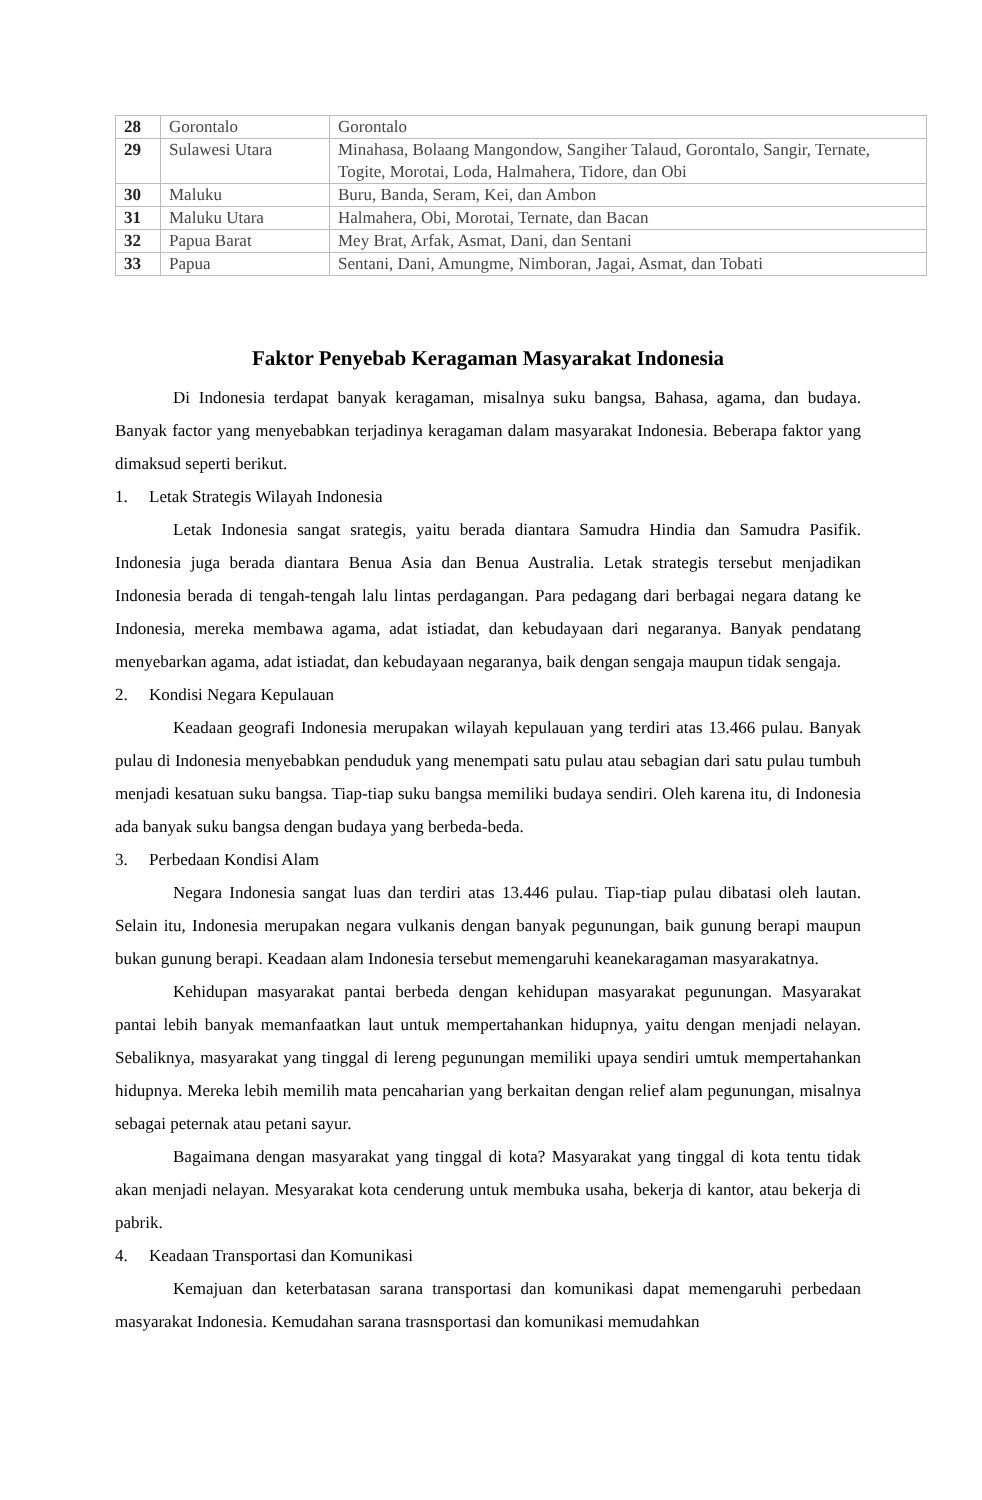| 28 | Gorontalo | Gorontalo |
| 29 | Sulawesi Utara | Minahasa, Bolaang Mangondow, Sangiher Talaud, Gorontalo, Sangir, Ternate, Togite, Morotai, Loda, Halmahera, Tidore, dan Obi |
| 30 | Maluku | Buru, Banda, Seram, Kei, dan Ambon |
| 31 | Maluku Utara | Halmahera, Obi, Morotai, Ternate, dan Bacan |
| 32 | Papua Barat | Mey Brat, Arfak, Asmat, Dani, dan Sentani |
| 33 | Papua | Sentani, Dani, Amungme, Nimboran, Jagai, Asmat, dan Tobati |
Faktor Penyebab Keragaman Masyarakat Indonesia
Di Indonesia terdapat banyak keragaman, misalnya suku bangsa, Bahasa, agama, dan budaya. Banyak factor yang menyebabkan terjadinya keragaman dalam masyarakat Indonesia. Beberapa faktor yang dimaksud seperti berikut.
1. Letak Strategis Wilayah Indonesia
Letak Indonesia sangat srategis, yaitu berada diantara Samudra Hindia dan Samudra Pasifik. Indonesia juga berada diantara Benua Asia dan Benua Australia. Letak strategis tersebut menjadikan Indonesia berada di tengah-tengah lalu lintas perdagangan. Para pedagang dari berbagai negara datang ke Indonesia, mereka membawa agama, adat istiadat, dan kebudayaan dari negaranya. Banyak pendatang menyebarkan agama, adat istiadat, dan kebudayaan negaranya, baik dengan sengaja maupun tidak sengaja.
2. Kondisi Negara Kepulauan
Keadaan geografi Indonesia merupakan wilayah kepulauan yang terdiri atas 13.466 pulau. Banyak pulau di Indonesia menyebabkan penduduk yang menempati satu pulau atau sebagian dari satu pulau tumbuh menjadi kesatuan suku bangsa. Tiap-tiap suku bangsa memiliki budaya sendiri. Oleh karena itu, di Indonesia ada banyak suku bangsa dengan budaya yang berbeda-beda.
3. Perbedaan Kondisi Alam
Negara Indonesia sangat luas dan terdiri atas 13.446 pulau. Tiap-tiap pulau dibatasi oleh lautan. Selain itu, Indonesia merupakan negara vulkanis dengan banyak pegunungan, baik gunung berapi maupun bukan gunung berapi. Keadaan alam Indonesia tersebut memengaruhi keanekaragaman masyarakatnya.
Kehidupan masyarakat pantai berbeda dengan kehidupan masyarakat pegunungan. Masyarakat pantai lebih banyak memanfaatkan laut untuk mempertahankan hidupnya, yaitu dengan menjadi nelayan. Sebaliknya, masyarakat yang tinggal di lereng pegunungan memiliki upaya sendiri umtuk mempertahankan hidupnya. Mereka lebih memilih mata pencaharian yang berkaitan dengan relief alam pegunungan, misalnya sebagai peternak atau petani sayur.
Bagaimana dengan masyarakat yang tinggal di kota? Masyarakat yang tinggal di kota tentu tidak akan menjadi nelayan. Mesyarakat kota cenderung untuk membuka usaha, bekerja di kantor, atau bekerja di pabrik.
4. Keadaan Transportasi dan Komunikasi
Kemajuan dan keterbatasan sarana transportasi dan komunikasi dapat memengaruhi perbedaan masyarakat Indonesia. Kemudahan sarana trasnsportasi dan komunikasi memudahkan